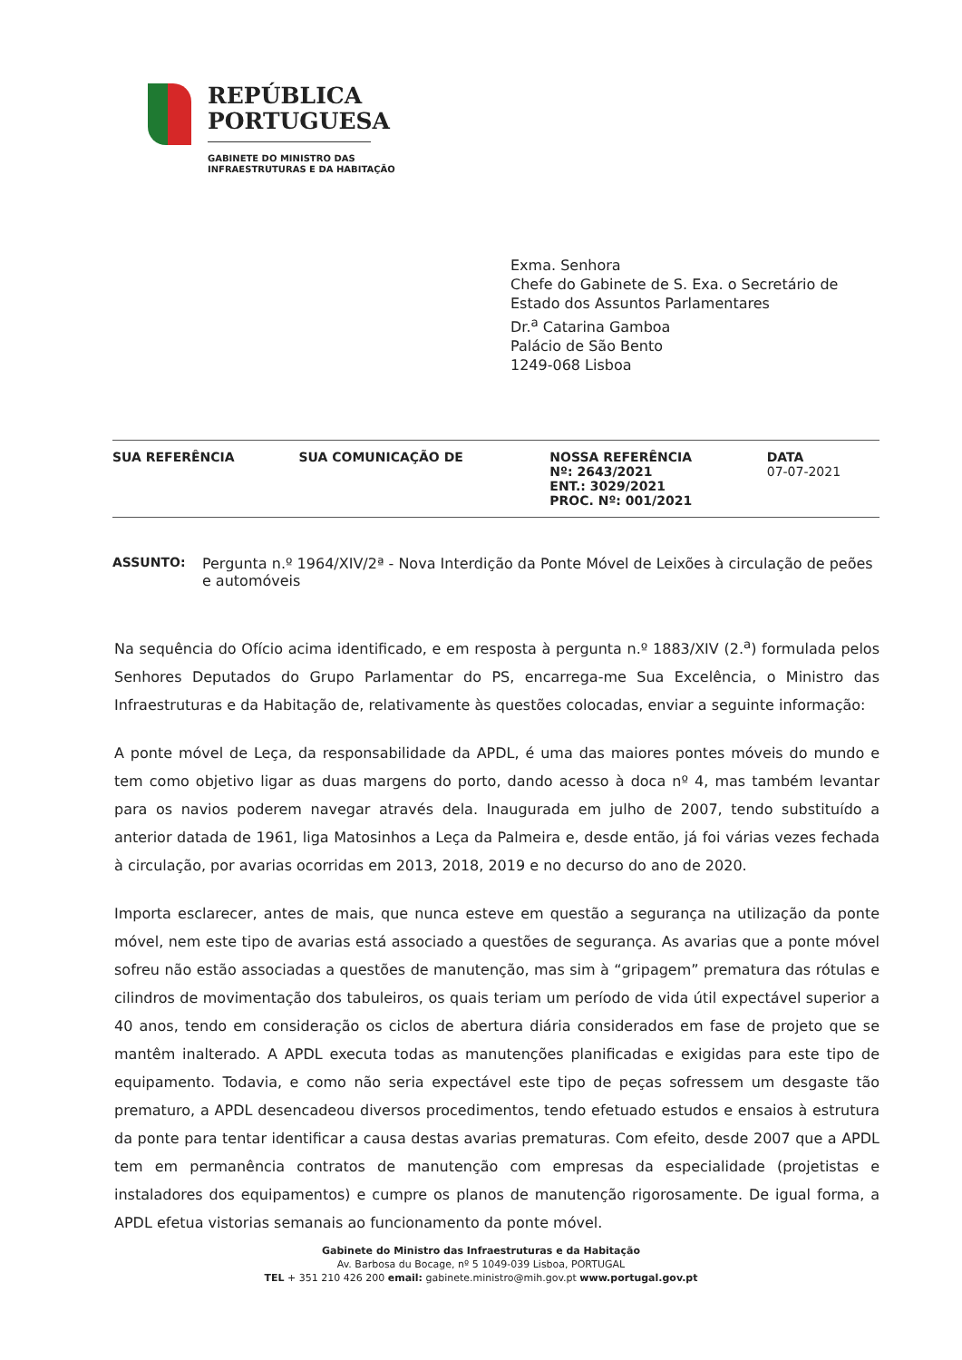REPÚBLICA
PORTUGUESA
GABINETE DO MINISTRO DAS
INFRAESTRUTURAS E DA HABITAÇÃO
Exma. Senhora
Chefe do Gabinete de S. Exa. o Secretário de
Estado dos Assuntos Parlamentares
Dr.<sup>a</sup> Catarina Gamboa
Palácio de São Bento
1249-068 Lisboa
| SUA REFERÊNCIA | SUA COMUNICAÇÃO DE | NOSSA REFERÊNCIA Nº: 2643/2021 ENT.: 3029/2021 PROC. Nº: 001/2021 | DATA 07-07-2021 |
| --- | --- | --- | --- |
ASSUNTO: Pergunta n.º 1964/XIV/2ª - Nova Interdição da Ponte Móvel de Leixões à circulação de peões e automóveis
Na sequência do Ofício acima identificado, e em resposta à pergunta n.º 1883/XIV (2.<sup>a</sup>) formulada pelos Senhores Deputados do Grupo Parlamentar do PS, encarrega-me Sua Excelência, o Ministro das Infraestruturas e da Habitação de, relativamente às questões colocadas, enviar a seguinte informação:
A ponte móvel de Leça, da responsabilidade da APDL, é uma das maiores pontes móveis do mundo e tem como objetivo ligar as duas margens do porto, dando acesso à doca nº 4, mas também levantar para os navios poderem navegar através dela. Inaugurada em julho de 2007, tendo substituído a anterior datada de 1961, liga Matosinhos a Leça da Palmeira e, desde então, já foi várias vezes fechada à circulação, por avarias ocorridas em 2013, 2018, 2019 e no decurso do ano de 2020.
Importa esclarecer, antes de mais, que nunca esteve em questão a segurança na utilização da ponte móvel, nem este tipo de avarias está associado a questões de segurança. As avarias que a ponte móvel sofreu não estão associadas a questões de manutenção, mas sim à “gripagem” prematura das rótulas e cilindros de movimentação dos tabuleiros, os quais teriam um período de vida útil expectável superior a 40 anos, tendo em consideração os ciclos de abertura diária considerados em fase de projeto que se mantêm inalterado. A APDL executa todas as manutenções planificadas e exigidas para este tipo de equipamento. Todavia, e como não seria expectável este tipo de peças sofressem um desgaste tão prematuro, a APDL desencadeou diversos procedimentos, tendo efetuado estudos e ensaios à estrutura da ponte para tentar identificar a causa destas avarias prematuras. Com efeito, desde 2007 que a APDL tem em permanência contratos de manutenção com empresas da especialidade (projetistas e instaladores dos equipamentos) e cumpre os planos de manutenção rigorosamente. De igual forma, a APDL efetua vistorias semanais ao funcionamento da ponte móvel.
Gabinete do Ministro das Infraestruturas e da Habitação
Av. Barbosa du Bocage, nº 5 1049-039 Lisboa, PORTUGAL
TEL + 351 210 426 200 email: gabinete.ministro@mih.gov.pt www.portugal.gov.pt